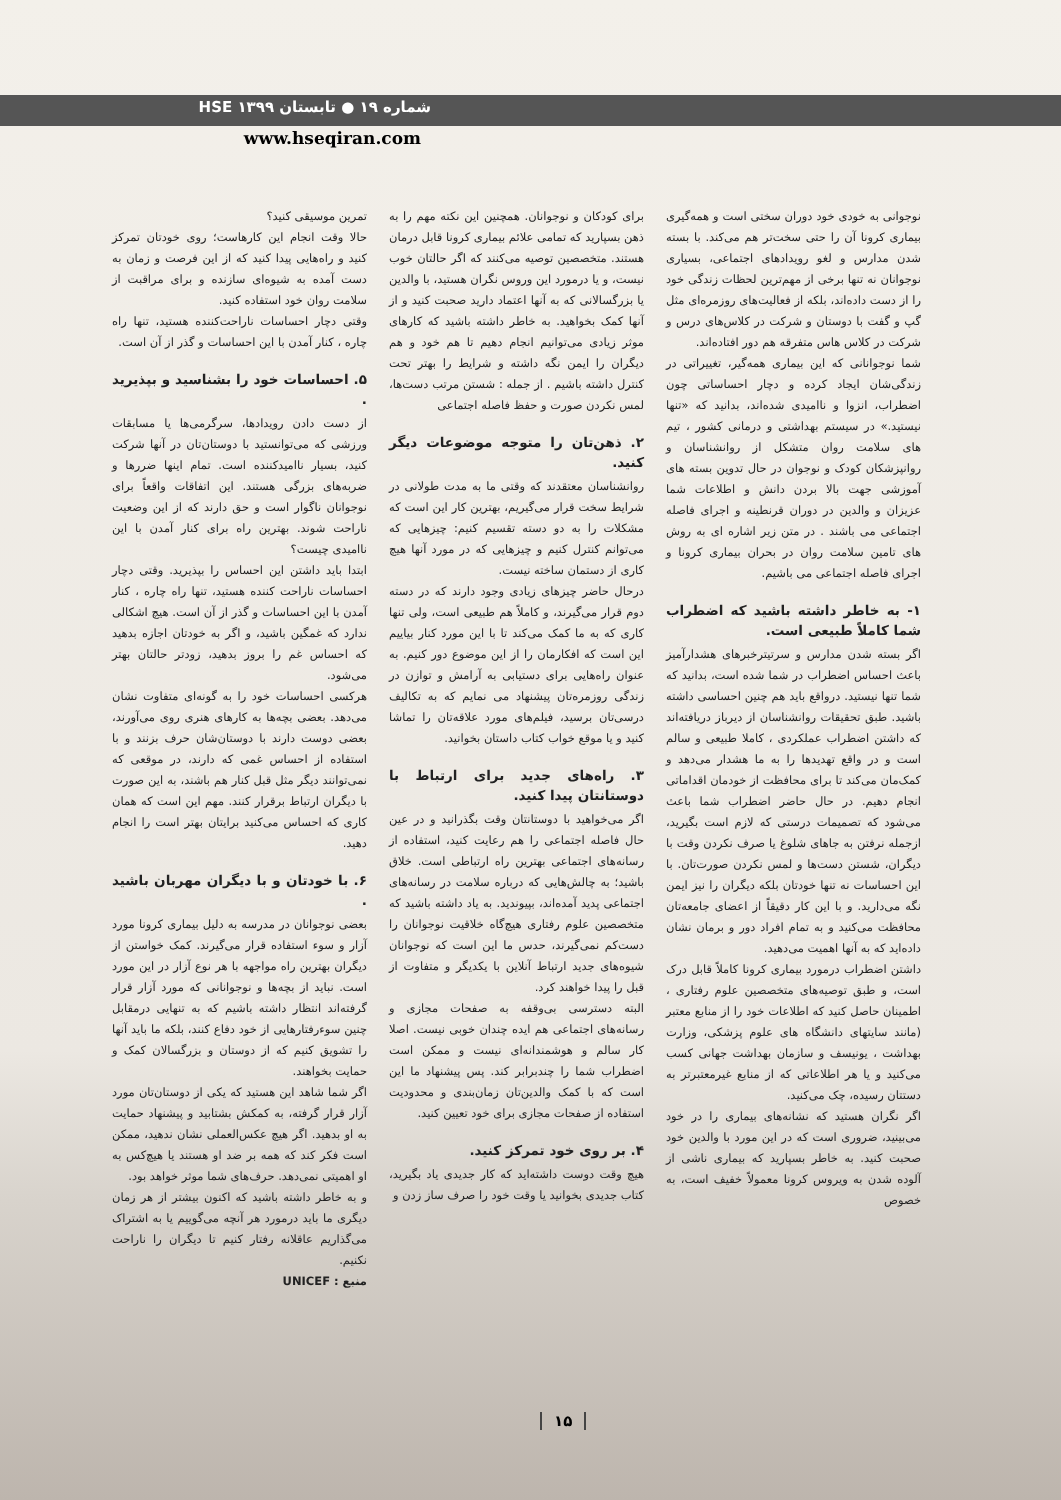شماره ۱۹ ● تابستان ۱۳۹۹ HSE
www.hseqiran.com
نوجوانی به خودی خود دوران سختی است و همه‌گیری بیماری کرونا آن را حتی سخت‌تر هم می‌کند. با بسته شدن مدارس و لغو رویدادهای اجتماعی، بسیاری نوجوانان نه تنها برخی از مهم‌ترین لحظات زندگی خود را از دست داده‌اند، بلکه از فعالیت‌های روزمره‌ای مثل گپ و گفت با دوستان و شرکت در کلاس‌های درس و شرکت در کلاس هاس متفرقه هم دور افتاده‌اند.
شما نوجوانانی که این بیماری همه‌گیر، تغییراتی در زندگی‌شان ایجاد کرده و دچار احساساتی چون اضطراب، انزوا و ناامیدی شده‌اند، بدانید که «تنها نیستید.» در سیستم بهداشتی و درمانی کشور ، تیم های سلامت روان متشکل از روانشناسان و روانپزشکان کودک و نوجوان در حال تدوین بسته های آموزشی جهت بالا بردن دانش و اطلاعات شما عزیزان و والدین در دوران قرنطینه و اجرای فاصله اجتماعی می باشند . در متن زیر اشاره ای به روش های تامین سلامت روان در بحران بیماری کرونا و اجرای فاصله اجتماعی می باشیم.
۱- به خاطر داشته باشید که اضطراب شما کاملاً طبیعی است.
اگر بسته شدن مدارس و سرتیترخبرهای هشدارآمیز باعث احساس اضطراب در شما شده است، بدانید که شما تنها نیستید. درواقع باید هم چنین احساسی داشته باشید. طبق تحقیقات روانشناسان از دیرباز دریافته‌اند که داشتن اضطراب عملکردی ، کاملا طبیعی و سالم است و در واقع تهدیدها را به ما هشدار می‌دهد و کمک‌مان می‌کند تا برای محافظت از خودمان اقداماتی انجام دهیم. در حال حاضر اضطراب شما باعث می‌شود که تصمیمات درستی که لازم است بگیرید، ازجمله نرفتن به جاهای شلوغ یا صرف نکردن وقت با دیگران، شستن دست‌ها و لمس نکردن صورت‌تان. با این احساسات نه تنها خودتان بلکه دیگران را نیز ایمن نگه می‌دارید. و با این کار دقیقاً از اعضای جامعه‌تان محافظت می‌کنید و به تمام افراد دور و برمان نشان داده‌اید که به آنها اهمیت می‌دهید.
داشتن اضطراب درمورد بیماری کرونا کاملاً قابل درک است، و طبق توصیه‌های متخصصین علوم رفتاری ، اطمینان حاصل کنید که اطلاعات خود را از منابع معتبر (مانند سایتهای دانشگاه های علوم پزشکی، وزارت بهداشت ، یونیسف و سازمان بهداشت جهانی کسب می‌کنید و یا هر اطلاعاتی که از منابع غیرمعتبرتر به دستتان رسیده، چک می‌کنید.
اگر نگران هستید که نشانه‌های بیماری را در خود می‌بینید، ضروری است که در این مورد با والدین خود صحبت کنید. به خاطر بسپارید که بیماری ناشی از آلوده شدن به ویروس کرونا معمولاً خفیف است، به خصوص
برای کودکان و نوجوانان. همچنین این نکته مهم را به ذهن بسپارید که تمامی علائم بیماری کرونا قابل درمان هستند. متخصصین توصیه می‌کنند که اگر حالتان خوب نیست، و یا درمورد این وروس نگران هستید، با والدین یا بزرگسالانی که به آنها اعتماد دارید صحبت کنید و از آنها کمک بخواهید. به خاطر داشته باشید که کارهای موثر زیادی می‌توانیم انجام دهیم تا هم خود و هم دیگران را ایمن نگه داشته و شرایط را بهتر تحت کنترل داشته باشیم . از جمله : شستن مرتب دست‌ها، لمس نکردن صورت و حفظ فاصله اجتماعی
۲. ذهن‌تان را متوجه موضوعات دیگر کنید.
روانشناسان معتقدند که وقتی ما به مدت طولانی در شرایط سخت قرار می‌گیریم، بهترین کار این است که مشکلات را به دو دسته تقسیم کنیم: چیزهایی که می‌توانم کنترل کنیم و چیزهایی که در مورد آنها هیچ کاری از دستمان ساخته نیست.
درحال حاضر چیزهای زیادی وجود دارند که در دسته دوم قرار می‌گیرند، و کاملاً هم طبیعی است، ولی تنها کاری که به ما کمک می‌کند تا با این مورد کنار بیاییم این است که افکارمان را از این موضوع دور کنیم. به عنوان راه‌هایی برای دستیابی به آرامش و توازن در زندگی روزمره‌تان پیشنهاد می نمایم که به تکالیف درسی‌تان برسید، فیلم‌های مورد علاقه‌تان را تماشا کنید و یا موقع خواب کتاب داستان بخوانید.
۳. راه‌های جدید برای ارتباط با دوستانتان پیدا کنید.
اگر می‌خواهید با دوستانتان وقت بگذرانید و در عین حال فاصله اجتماعی را هم رعایت کنید، استفاده از رسانه‌های اجتماعی بهترین راه ارتباطی است. خلاق باشید؛ به چالش‌هایی که درباره سلامت در رسانه‌های اجتماعی پدید آمده‌اند، بپیوندید. به یاد داشته باشید که متخصصین علوم رفتاری هیچ‌گاه خلاقیت نوجوانان را دست‌کم نمی‌گیرند، حدس ما این است که نوجوانان شیوه‌های جدید ارتباط آنلاین با یکدیگر و متفاوت از قبل را پیدا خواهند کرد.
البته دسترسی بی‌وقفه به صفحات مجازی و رسانه‌های اجتماعی هم ایده چندان خوبی نیست. اصلا کار سالم و هوشمندانه‌ای نیست و ممکن است اضطراب شما را چندبرابر کند. پس پیشنهاد ما این است که با کمک والدین‌تان زمان‌بندی و محدودیت استفاده از صفحات مجازی برای خود تعیین کنید.
۴. بر روی خود تمرکز کنید.
هیچ وقت دوست داشته‌اید که کار جدیدی یاد بگیرید، کتاب جدیدی بخوانید یا وقت خود را صرف ساز زدن و
تمرین موسیقی کنید؟
حالا وقت انجام این کارهاست؛ روی خودتان تمرکز کنید و راه‌هایی پیدا کنید که از این فرصت و زمان به دست آمده به شیوه‌ای سازنده و برای مراقبت از سلامت روان خود استفاده کنید.
وقتی دچار احساسات ناراحت‌کننده هستید، تنها راه چاره ، کنار آمدن با این احساسات و گذر از آن است.
۵. احساسات خود را بشناسید و بپذیرید .
از دست دادن رویدادها، سرگرمی‌ها یا مسابقات ورزشی که می‌توانستید با دوستان‌تان در آنها شرکت کنید، بسیار ناامیدکننده است. تمام اینها ضررها و ضربه‌های بزرگی هستند. این اتفاقات واقعاً برای نوجوانان ناگوار است و حق دارند که از این وضعیت ناراحت شوند. بهترین راه برای کنار آمدن با این ناامیدی چیست؟
ابتدا باید داشتن این احساس را بپذیرید. وقتی دچار احساسات ناراحت کننده هستید، تنها راه چاره ، کنار آمدن با این احساسات و گذر از آن است. هیچ اشکالی ندارد که غمگین باشید، و اگر به خودتان اجازه بدهید که احساس غم را بروز بدهید، زودتر حالتان بهتر می‌شود.
هرکسی احساسات خود را به گونه‌ای متفاوت نشان می‌دهد. بعضی بچه‌ها به کارهای هنری روی می‌آورند، بعضی دوست دارند با دوستان‌شان حرف بزنند و با استفاده از احساس غمی که دارند، در موقعی که نمی‌توانند دیگر مثل قبل کنار هم باشند، به این صورت با دیگران ارتباط برقرار کنند. مهم این است که همان کاری که احساس می‌کنید برایتان بهتر است را انجام دهید.
۶. با خودتان و با دیگران مهربان باشید .
بعضی نوجوانان در مدرسه به دلیل بیماری کرونا مورد آزار و سوء استفاده قرار می‌گیرند. کمک خواستن از دیگران بهترین راه مواجهه با هر نوع آزار در این مورد است. نباید از بچه‌ها و نوجوانانی که مورد آزار قرار گرفته‌اند انتظار داشته باشیم که به تنهایی درمقابل چنین سوءرفتارهایی از خود دفاع کنند، بلکه ما باید آنها را تشویق کنیم که از دوستان و بزرگسالان کمک و حمایت بخواهند.
اگر شما شاهد این هستید که یکی از دوستان‌تان مورد آزار قرار گرفته، به کمکش بشتابید و پیشنهاد حمایت به او بدهید. اگر هیچ عکس‌العملی نشان ندهید، ممکن است فکر کند که همه بر ضد او هستند یا هیچ‌کس به او اهمیتی نمی‌دهد. حرف‌های شما موثر خواهد بود.
و به خاطر داشته باشید که اکنون بیشتر از هر زمان دیگری ما باید درمورد هر آنچه می‌گوییم یا به اشتراک می‌گذاریم عاقلانه رفتار کنیم تا دیگران را ناراحت نکنیم.
منبع : UNICEF
۱۵